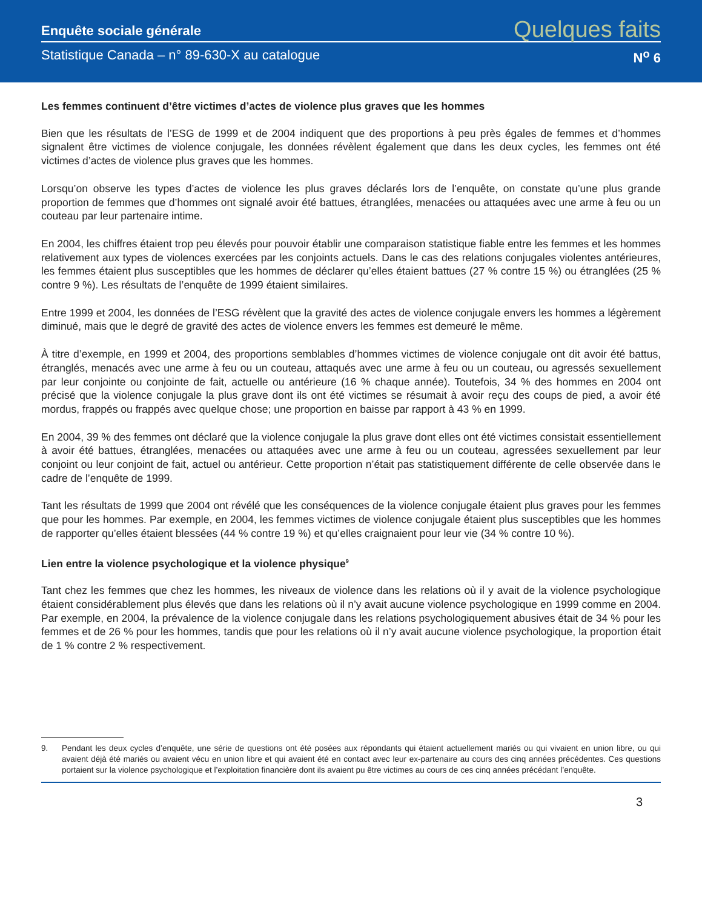Enquête sociale générale Quelques faits
Statistique Canada – n° 89-630-X au catalogue N<sup>o</sup> 6
Les femmes continuent d’être victimes d’actes de violence plus graves que les hommes
Bien que les résultats de l’ESG de 1999 et de 2004 indiquent que des proportions à peu près égales de femmes et d’hommes signalent être victimes de violence conjugale, les données révèlent également que dans les deux cycles, les femmes ont été victimes d’actes de violence plus graves que les hommes.
Lorsqu’on observe les types d’actes de violence les plus graves déclarés lors de l’enquête, on constate qu’une plus grande proportion de femmes que d’hommes ont signalé avoir été battues, étranglées, menacées ou attaquées avec une arme à feu ou un couteau par leur partenaire intime.
En 2004, les chiffres étaient trop peu élevés pour pouvoir établir une comparaison statistique fiable entre les femmes et les hommes relativement aux types de violences exercées par les conjoints actuels. Dans le cas des relations conjugales violentes antérieures, les femmes étaient plus susceptibles que les hommes de déclarer qu’elles étaient battues (27 % contre 15 %) ou étranglées (25 % contre 9 %). Les résultats de l’enquête de 1999 étaient similaires.
Entre 1999 et 2004, les données de l’ESG révèlent que la gravité des actes de violence conjugale envers les hommes a légèrement diminué, mais que le degré de gravité des actes de violence envers les femmes est demeuré le même.
À titre d’exemple, en 1999 et 2004, des proportions semblables d’hommes victimes de violence conjugale ont dit avoir été battus, étranglés, menacés avec une arme à feu ou un couteau, attaqués avec une arme à feu ou un couteau, ou agressés sexuellement par leur conjointe ou conjointe de fait, actuelle ou antérieure (16 % chaque année). Toutefois, 34 % des hommes en 2004 ont précisé que la violence conjugale la plus grave dont ils ont été victimes se résumait à avoir reçu des coups de pied, a avoir été mordus, frappés ou frappés avec quelque chose; une proportion en baisse par rapport à 43 % en 1999.
En 2004, 39 % des femmes ont déclaré que la violence conjugale la plus grave dont elles ont été victimes consistait essentiellement à avoir été battues, étranglées, menacées ou attaquées avec une arme à feu ou un couteau, agressées sexuellement par leur conjoint ou leur conjoint de fait, actuel ou antérieur. Cette proportion n’était pas statistiquement différente de celle observée dans le cadre de l’enquête de 1999.
Tant les résultats de 1999 que 2004 ont révélé que les conséquences de la violence conjugale étaient plus graves pour les femmes que pour les hommes. Par exemple, en 2004, les femmes victimes de violence conjugale étaient plus susceptibles que les hommes de rapporter qu’elles étaient blessées (44 % contre 19 %) et qu’elles craignaient pour leur vie (34 % contre 10 %).
Lien entre la violence psychologique et la violence physique<sup>9</sup>
Tant chez les femmes que chez les hommes, les niveaux de violence dans les relations où il y avait de la violence psychologique étaient considérablement plus élevés que dans les relations où il n’y avait aucune violence psychologique en 1999 comme en 2004. Par exemple, en 2004, la prévalence de la violence conjugale dans les relations psychologiquement abusives était de 34 % pour les femmes et de 26 % pour les hommes, tandis que pour les relations où il n’y avait aucune violence psychologique, la proportion était de 1 % contre 2 % respectivement.
9. Pendant les deux cycles d’enquête, une série de questions ont été posées aux répondants qui étaient actuellement mariés ou qui vivaient en union libre, ou qui avaient déjà été mariés ou avaient vécu en union libre et qui avaient été en contact avec leur ex-partenaire au cours des cinq années précédentes. Ces questions portaient sur la violence psychologique et l’exploitation financière dont ils avaient pu être victimes au cours de ces cinq années précédant l’enquête.
3